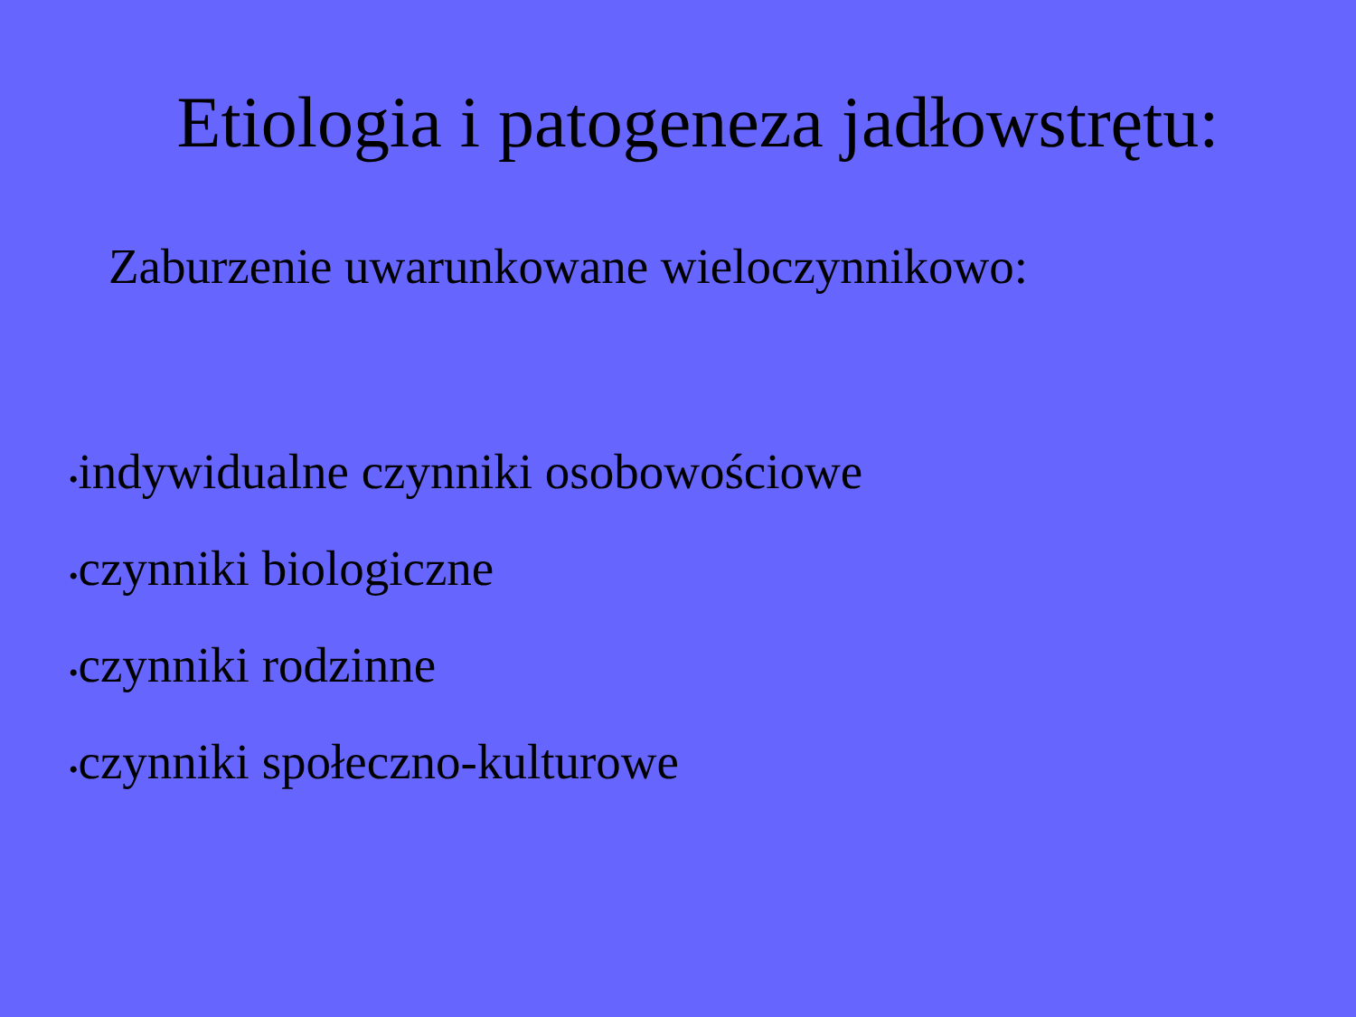Etiologia i patogeneza jadłowstrętu:
Zaburzenie uwarunkowane wieloczynnikowo:
•indywidualne czynniki osobowościowe
•czynniki biologiczne
•czynniki rodzinne
•czynniki społeczno-kulturowe